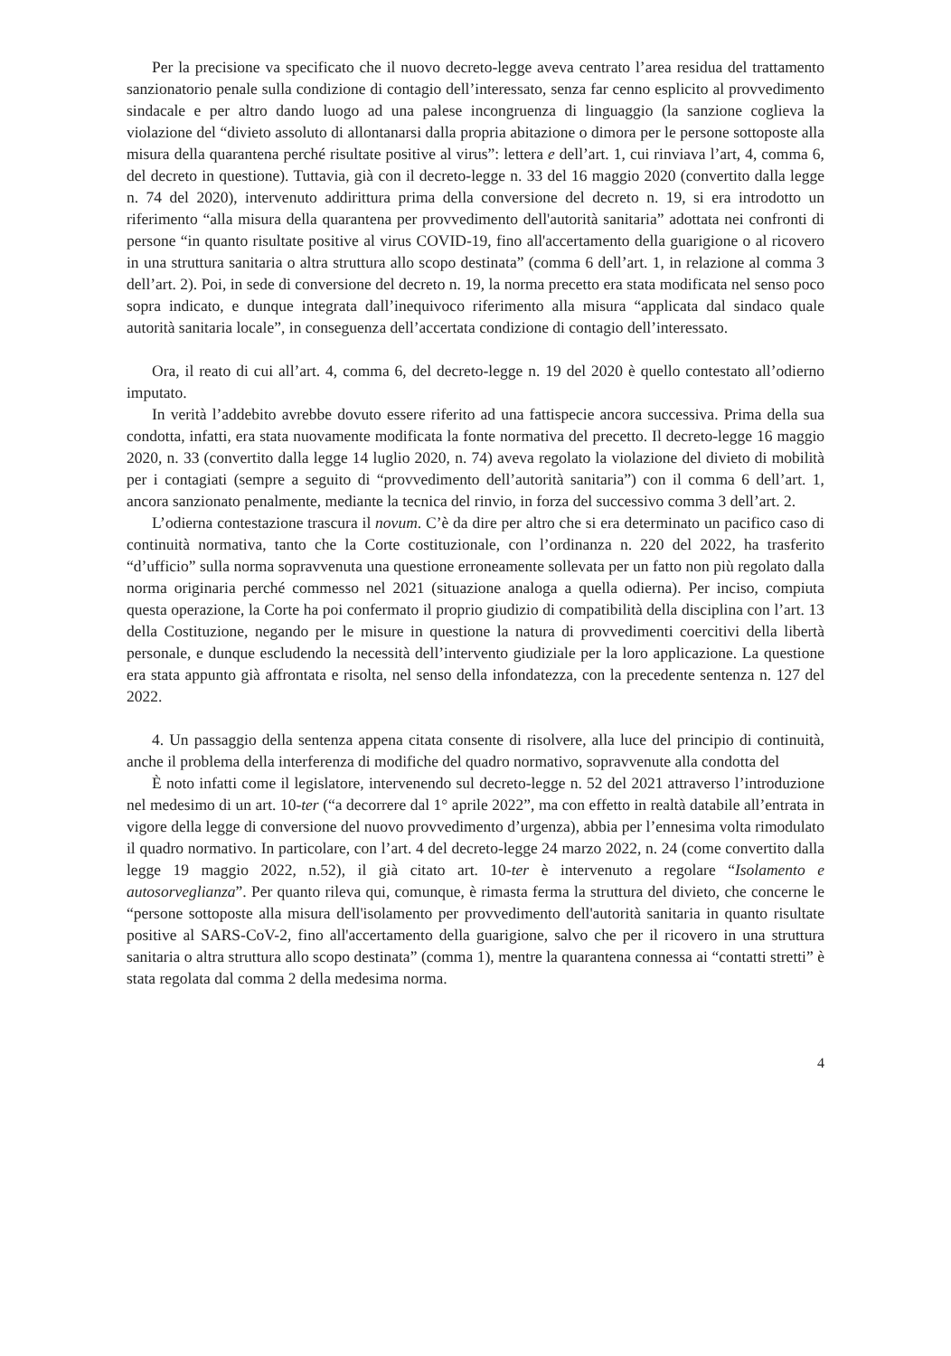Per la precisione va specificato che il nuovo decreto-legge aveva centrato l’area residua del trattamento sanzionatorio penale sulla condizione di contagio dell’interessato, senza far cenno esplicito al provvedimento sindacale e per altro dando luogo ad una palese incongruenza di linguaggio (la sanzione coglieva la violazione del “divieto assoluto di allontanarsi dalla propria abitazione o dimora per le persone sottoposte alla misura della quarantena perché risultate positive al virus”: lettera e dell’art. 1, cui rinviava l’art, 4, comma 6, del decreto in questione). Tuttavia, già con il decreto-legge n. 33 del 16 maggio 2020 (convertito dalla legge n. 74 del 2020), intervenuto addirittura prima della conversione del decreto n. 19, si era introdotto un riferimento “alla misura della quarantena per provvedimento dell'autorità sanitaria” adottata nei confronti di persone “in quanto risultate positive al virus COVID-19, fino all'accertamento della guarigione o al ricovero in una struttura sanitaria o altra struttura allo scopo destinata” (comma 6 dell’art. 1, in relazione al comma 3 dell’art. 2). Poi, in sede di conversione del decreto n. 19, la norma precetto era stata modificata nel senso poco sopra indicato, e dunque integrata dall’inequivoco riferimento alla misura “applicata dal sindaco quale autorità sanitaria locale”, in conseguenza dell’accertata condizione di contagio dell’interessato.
Ora, il reato di cui all’art. 4, comma 6, del decreto-legge n. 19 del 2020 è quello contestato all’odierno imputato.
In verità l’addebito avrebbe dovuto essere riferito ad una fattispecie ancora successiva. Prima della sua condotta, infatti, era stata nuovamente modificata la fonte normativa del precetto. Il decreto-legge 16 maggio 2020, n. 33 (convertito dalla legge 14 luglio 2020, n. 74) aveva regolato la violazione del divieto di mobilità per i contagiati (sempre a seguito di “provvedimento dell’autorità sanitaria”) con il comma 6 dell’art. 1, ancora sanzionato penalmente, mediante la tecnica del rinvio, in forza del successivo comma 3 dell’art. 2.
L’odierna contestazione trascura il novum. C’è da dire per altro che si era determinato un pacifico caso di continuità normativa, tanto che la Corte costituzionale, con l’ordinanza n. 220 del 2022, ha trasferito “d’ufficio” sulla norma sopravvenuta una questione erroneamente sollevata per un fatto non più regolato dalla norma originaria perché commesso nel 2021 (situazione analoga a quella odierna). Per inciso, compiuta questa operazione, la Corte ha poi confermato il proprio giudizio di compatibilità della disciplina con l’art. 13 della Costituzione, negando per le misure in questione la natura di provvedimenti coercitivi della libertà personale, e dunque escludendo la necessità dell’intervento giudiziale per la loro applicazione. La questione era stata appunto già affrontata e risolta, nel senso della infondatezza, con la precedente sentenza n. 127 del 2022.
4. Un passaggio della sentenza appena citata consente di risolvere, alla luce del principio di continuità, anche il problema della interferenza di modifiche del quadro normativo, sopravvenute alla condotta del
È noto infatti come il legislatore, intervenendo sul decreto-legge n. 52 del 2021 attraverso l’introduzione nel medesimo di un art. 10-ter (“a decorrere dal 1° aprile 2022”, ma con effetto in realtà databile all’entrata in vigore della legge di conversione del nuovo provvedimento d’urgenza), abbia per l’ennesima volta rimodulato il quadro normativo. In particolare, con l’art. 4 del decreto-legge 24 marzo 2022, n. 24 (come convertito dalla legge 19 maggio 2022, n.52), il già citato art. 10-ter è intervenuto a regolare “Isolamento e autosorveglianza”. Per quanto rileva qui, comunque, è rimasta ferma la struttura del divieto, che concerne le “persone sottoposte alla misura dell'isolamento per provvedimento dell'autorità sanitaria in quanto risultate positive al SARS-CoV-2, fino all'accertamento della guarigione, salvo che per il ricovero in una struttura sanitaria o altra struttura allo scopo destinata” (comma 1), mentre la quarantena connessa ai “contatti stretti” è stata regolata dal comma 2 della medesima norma.
4